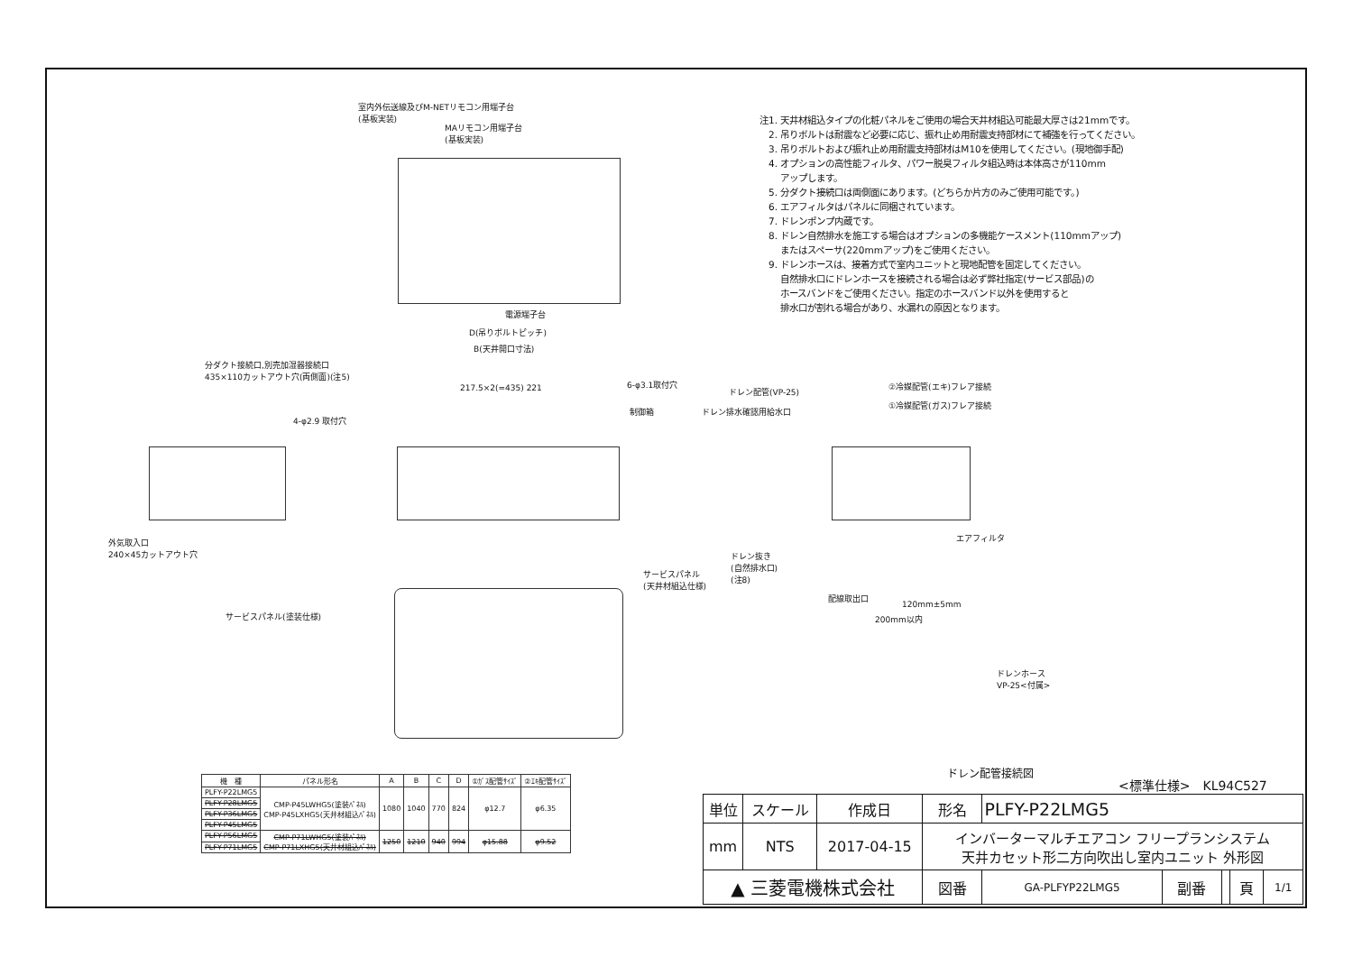室内外伝送線及びM-NETリモコン用端子台
(基板実装)
MAリモコン用端子台
(基板実装)
電源端子台
D(吊りボルトピッチ)
B(天井開口寸法)
分ダクト接続口,別売加湿器接続口
435×110カットアウト穴(両側面)(注5)
217.5×2(=435) 221 6-φ3.1取付穴
制御箱
4-φ2.9 取付穴
外気取入口
240×45カットアウト穴
サービスパネル(塗装仕様)
サービスパネル
(天井材組込仕様)
ドレン配管(VP-25)
ドレン排水確認用給水口
②冷媒配管(エキ)フレア接続
①冷媒配管(ガス)フレア接続
エアフィルタ
ドレン抜き
(自然排水口)
(注8)
配線取出口
120mm±5mm
200mm以内
ドレンホース
VP-25<付属>
ドレン配管接続図
注1. 天井材組込タイプの化粧パネルをご使用の場合天井材組込可能最大厚さは21mmです。
　2. 吊りボルトは耐震など必要に応じ、振れ止め用耐震支持部材にて補強を行ってください。
　3. 吊りボルトおよび振れ止め用耐震支持部材はM10を使用してください。(現地御手配)
　4. オプションの高性能フィルタ、パワー脱臭フィルタ組込時は本体高さが110mm
　　 アップします。
　5. 分ダクト接続口は両側面にあります。(どちらか片方のみご使用可能です。)
　6. エアフィルタはパネルに同梱されています。
　7. ドレンポンプ内蔵です。
　8. ドレン自然排水を施工する場合はオプションの多機能ケースメント(110mmアップ)
　　 またはスペーサ(220mmアップ)をご使用ください。
　9. ドレンホースは、接着方式で室内ユニットと現地配管を固定してください。
　　 自然排水口にドレンホースを接続される場合は必ず弊社指定(サービス部品)の
　　 ホースバンドをご使用ください。指定のホースバンド以外を使用すると
　　 排水口が割れる場合があり、水漏れの原因となります。
| 機 種 | パネル形名 | A | B | C | D | ①ｶﾞｽ配管ｻｲｽﾞ | ②ｴｷ配管ｻｲｽﾞ |
| --- | --- | --- | --- | --- | --- | --- | --- |
| PLFY-P22LMG5 | CMP-P45LWHG5(塗装ﾊﾟﾈﾙ) CMP-P45LXHG5(天井材組込ﾊﾟﾈﾙ) | 1080 | 1040 | 770 | 824 | φ12.7 | φ6.35 |
| PLFY-P28LMG5 | | | | | | | |
| PLFY-P36LMG5 | | | | | | | |
| PLFY-P45LMG5 | | | | | | | |
| PLFY-P56LMG5 | CMP-P71LWHG5(塗装ﾊﾟﾈﾙ) CMP-P71LXHG5(天井材組込ﾊﾟﾈﾙ) | 1250 | 1210 | 940 | 994 | φ15.88 | φ9.52 |
| PLFY-P71LMG5 | | | | | | | |
<標準仕様>　KL94C527
| 単位 | スケール | 作成日 | 形名 | PLFY-P22LMG5 | | | | |
| mm | NTS | 2017-04-15 | インバーターマルチエアコン フリープランシステム 天井カセット形二方向吹出し室内ユニット 外形図 | | | | | |
| ▲ 三菱電機株式会社 | | | 図番 | GA-PLFYP22LMG5 | 副番 | | 頁 | 1/1 |